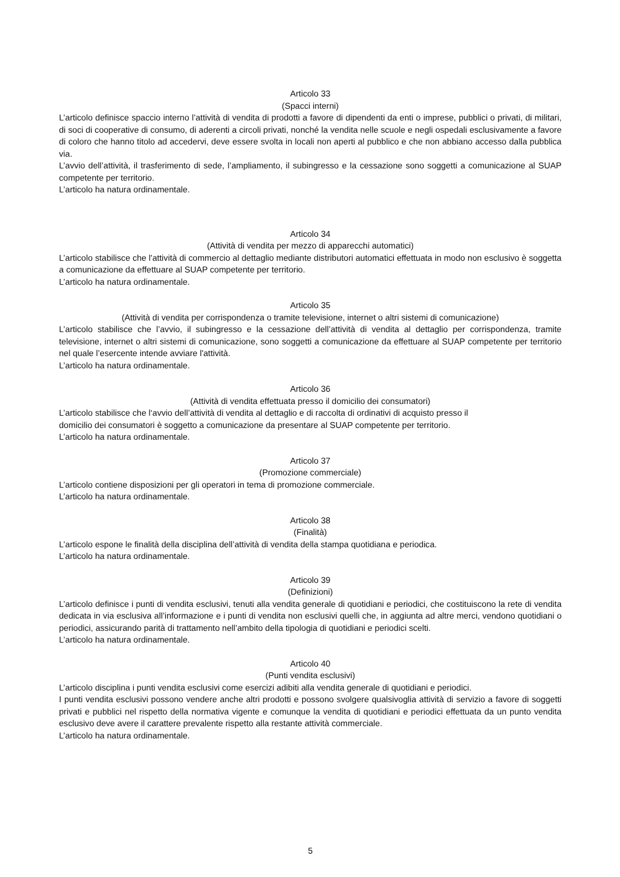Articolo 33
(Spacci interni)
L’articolo definisce spaccio interno l’attività di vendita di prodotti a favore di dipendenti da enti o imprese, pubblici o privati, di militari, di soci di cooperative di consumo, di aderenti a circoli privati, nonché la vendita nelle scuole e negli ospedali esclusivamente a favore di coloro che hanno titolo ad accedervi, deve essere svolta in locali non aperti al pubblico e che non abbiano accesso dalla pubblica via.
L’avvio dell’attività, il trasferimento di sede, l’ampliamento, il subingresso e la cessazione sono soggetti a comunicazione al SUAP competente per territorio.
L’articolo ha natura ordinamentale.
Articolo 34
(Attività di vendita per mezzo di apparecchi automatici)
L’articolo stabilisce che l'attività di commercio al dettaglio mediante distributori automatici effettuata in modo non esclusivo è soggetta a comunicazione da effettuare al SUAP competente per territorio.
L’articolo ha natura ordinamentale.
Articolo 35
(Attività di vendita per corrispondenza o tramite televisione, internet o altri sistemi di comunicazione)
L’articolo stabilisce che l’avvio, il subingresso e la cessazione dell’attività di vendita al dettaglio per corrispondenza, tramite televisione, internet o altri sistemi di comunicazione, sono soggetti a comunicazione da effettuare al SUAP competente per territorio nel quale l’esercente intende avviare l'attività.
L’articolo ha natura ordinamentale.
Articolo 36
(Attività di vendita effettuata presso il domicilio dei consumatori)
L’articolo stabilisce che l‘avvio dell’attività di vendita al dettaglio e di raccolta di ordinativi di acquisto presso il
domicilio dei consumatori è soggetto a comunicazione da presentare al SUAP competente per territorio.
L’articolo ha natura ordinamentale.
Articolo 37
(Promozione commerciale)
L’articolo contiene disposizioni per gli operatori in tema di promozione commerciale.
L’articolo ha natura ordinamentale.
Articolo 38
(Finalità)
L’articolo espone le finalità della disciplina dell’attività di vendita della stampa quotidiana e periodica.
L’articolo ha natura ordinamentale.
Articolo 39
(Definizioni)
L’articolo definisce i punti di vendita esclusivi, tenuti alla vendita generale di quotidiani e periodici, che costituiscono la rete di vendita dedicata in via esclusiva all’informazione e i punti di vendita non esclusivi quelli che, in aggiunta ad altre merci, vendono quotidiani o periodici, assicurando parità di trattamento nell’ambito della tipologia di quotidiani e periodici scelti.
L’articolo ha natura ordinamentale.
Articolo 40
(Punti vendita esclusivi)
L’articolo disciplina i punti vendita esclusivi come esercizi adibiti alla vendita generale di quotidiani e periodici.
I punti vendita esclusivi possono vendere anche altri prodotti e possono svolgere qualsivoglia attività di servizio a favore di soggetti privati e pubblici nel rispetto della normativa vigente e comunque la vendita di quotidiani e periodici effettuata da un punto vendita esclusivo deve avere il carattere prevalente rispetto alla restante attività commerciale.
L’articolo ha natura ordinamentale.
5